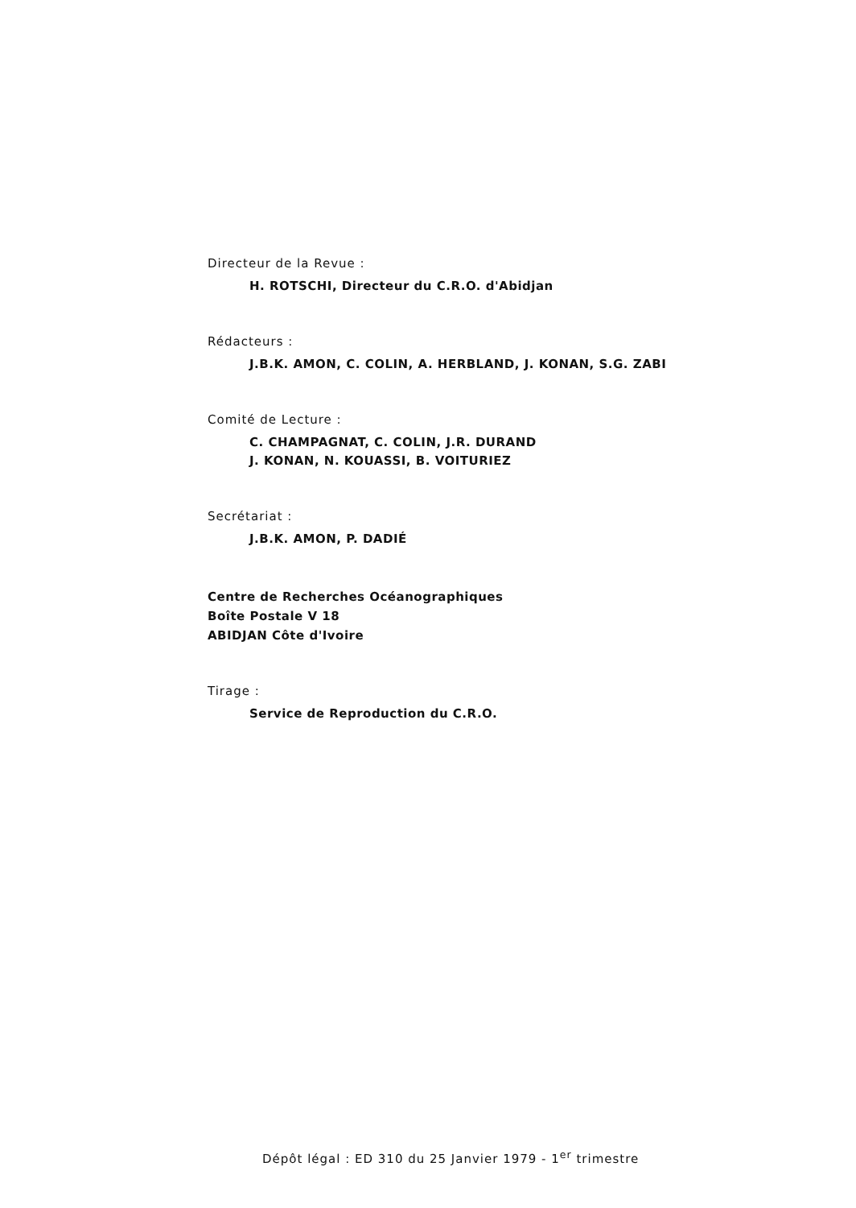Directeur de la Revue :
H. ROTSCHI, Directeur du C.R.O. d'Abidjan
Rédacteurs :
J.B.K. AMON, C. COLIN, A. HERBLAND, J. KONAN, S.G. ZABI
Comité de Lecture :
C. CHAMPAGNAT, C. COLIN, J.R. DURAND
J. KONAN, N. KOUASSI, B. VOITURIEZ
Secrétariat :
J.B.K. AMON, P. DADIÉ
Centre de Recherches Océanographiques
Boîte Postale V 18
ABIDJAN Côte d'Ivoire
Tirage :
Service de Reproduction du C.R.O.
Dépôt légal : ED 310 du 25 Janvier 1979 - 1<sup>er</sup> trimestre